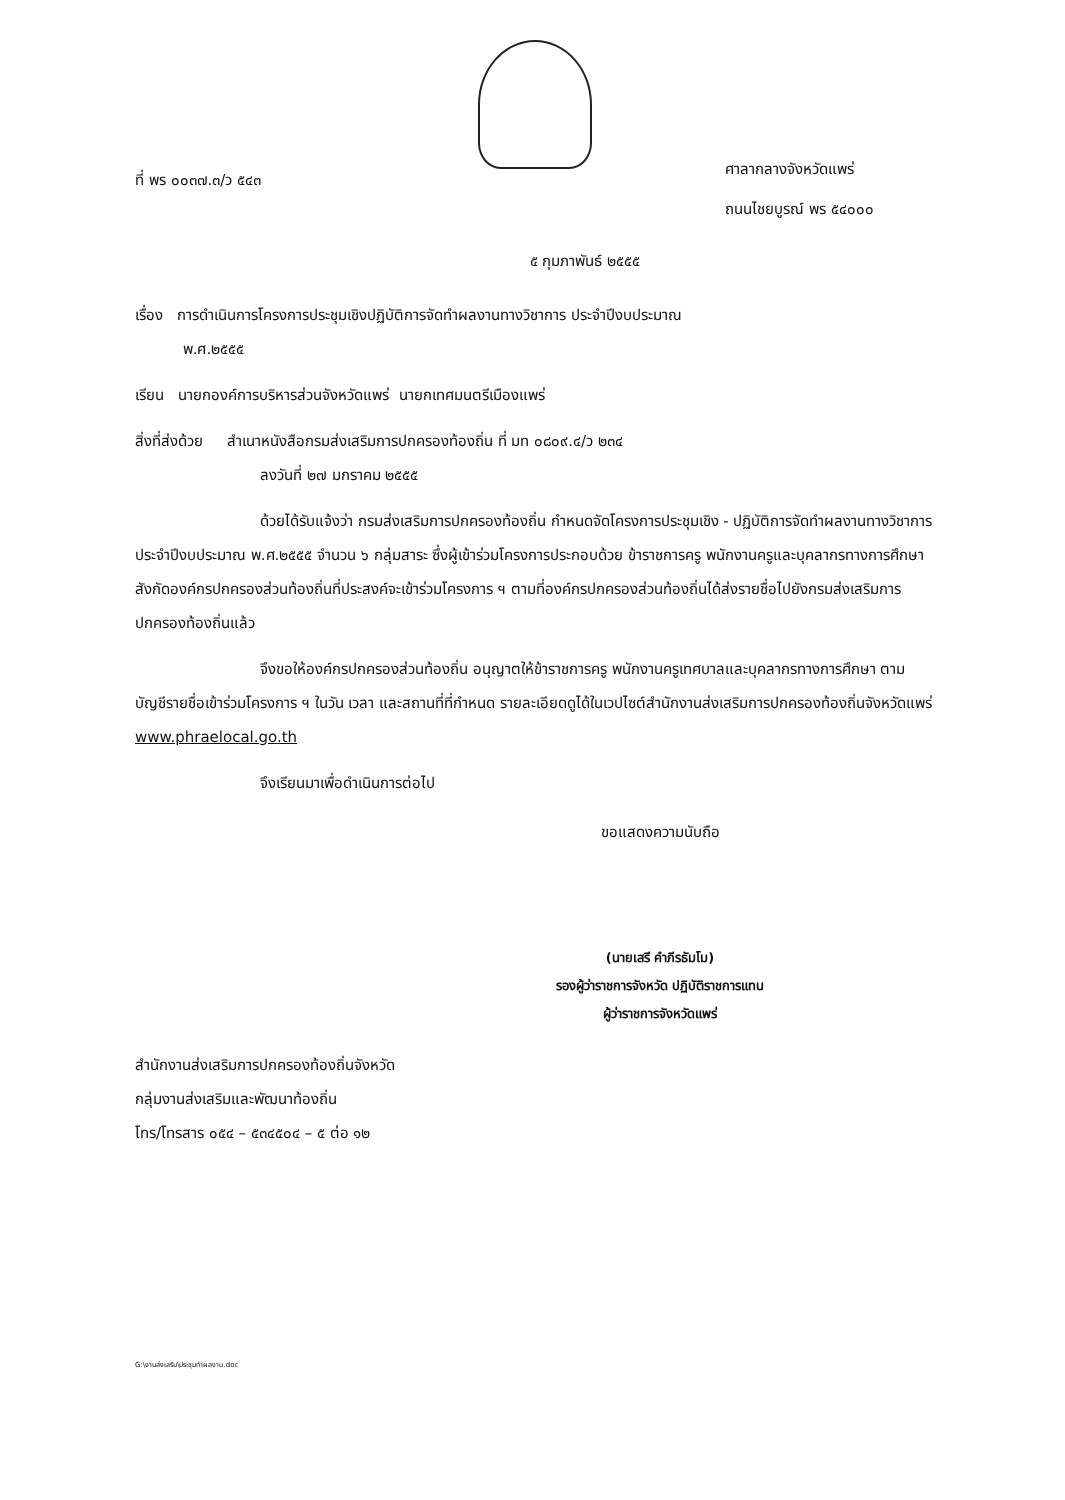ที่ พร ๐๐๓๗.๓/ว ๕๔๓
ศาลากลางจังหวัดแพร่
ถนนไชยบูรณ์ พร ๕๔๐๐๐
๕ กุมภาพันธ์ ๒๕๕๕
เรื่อง การดำเนินการโครงการประชุมเชิงปฏิบัติการจัดทำผลงานทางวิชาการ ประจำปีงบประมาณ
พ.ศ.๒๕๕๕
เรียน นายกองค์การบริหารส่วนจังหวัดแพร่ นายกเทศมนตรีเมืองแพร่
สิ่งที่ส่งด้วย สำเนาหนังสือกรมส่งเสริมการปกครองท้องถิ่น ที่ มท ๐๘๐๙.๔/ว ๒๓๔
ลงวันที่ ๒๗ มกราคม ๒๕๕๕
ด้วยได้รับแจ้งว่า กรมส่งเสริมการปกครองท้องถิ่น กำหนดจัดโครงการประชุมเชิง - ปฏิบัติการจัดทำผลงานทางวิชาการ ประจำปีงบประมาณ พ.ศ.๒๕๕๕ จำนวน ๖ กลุ่มสาระ ซึ่งผู้เข้าร่วมโครงการประกอบด้วย ข้าราชการครู พนักงานครูและบุคลากรทางการศึกษาสังกัดองค์กรปกครองส่วนท้องถิ่นที่ประสงค์จะเข้าร่วมโครงการ ฯ ตามที่องค์กรปกครองส่วนท้องถิ่นได้ส่งรายชื่อไปยังกรมส่งเสริมการปกครองท้องถิ่นแล้ว
จึงขอให้องค์กรปกครองส่วนท้องถิ่น อนุญาตให้ข้าราชการครู พนักงานครูเทศบาลและบุคลากรทางการศึกษา ตามบัญชีรายชื่อเข้าร่วมโครงการ ฯ ในวัน เวลา และสถานที่ที่กำหนด รายละเอียดดูได้ในเวปไซต์สำนักงานส่งเสริมการปกครองท้องถิ่นจังหวัดแพร่ www.phraelocal.go.th
จึงเรียนมาเพื่อดำเนินการต่อไป
ขอแสดงความนับถือ
(นายเสรี คำภีรธัมโม)
รองผู้ว่าราชการจังหวัด ปฏิบัติราชการแทน
ผู้ว่าราชการจังหวัดแพร่
สำนักงานส่งเสริมการปกครองท้องถิ่นจังหวัด
กลุ่มงานส่งเสริมและพัฒนาท้องถิ่น
โทร/โทรสาร ๐๕๔ – ๕๓๔๕๐๔ – ๕ ต่อ ๑๒
G:\งานส่งเสริม\ประชุมทำผลงาน.doc